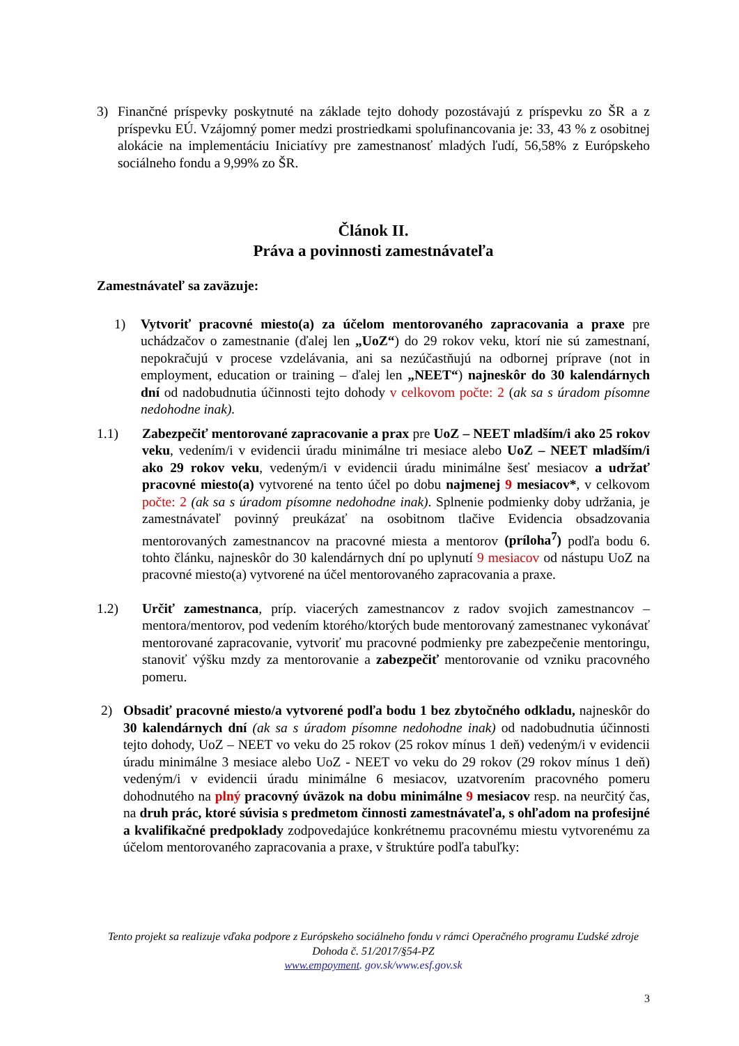3) Finančné príspevky poskytnuté na základe tejto dohody pozostávajú z príspevku zo ŠR a z príspevku EÚ. Vzájomný pomer medzi prostriedkami spolufinancovania je: 33, 43 % z osobitnej alokácie na implementáciu Iniciatívy pre zamestnanosť mladých ľudí, 56,58% z Európskeho sociálneho fondu a 9,99% zo ŠR.
Článok II.
Práva a povinnosti zamestnávateľa
Zamestnávateľ sa zaväzuje:
1) Vytvoriť pracovné miesto(a) za účelom mentorovaného zapracovania a praxe pre uchádzačov o zamestnanie (ďalej len „UoZ“) do 29 rokov veku, ktorí nie sú zamestnaní, nepokračujú v procese vzdelávania, ani sa nezúčastňujú na odbornej príprave (not in employment, education or training – ďalej len „NEET“) najneskôr do 30 kalendárnych dní od nadobudnutia účinnosti tejto dohody v celkovom počte: 2 (ak sa s úradom písomne nedohodne inak).
1.1) Zabezpečiť mentorované zapracovanie a prax pre UoZ – NEET mladším/i ako 25 rokov veku, vedením/i v evidencii úradu minimálne tri mesiace alebo UoZ – NEET mladším/i ako 29 rokov veku, vedeným/i v evidencii úradu minimálne šesť mesiacov a udržať pracovné miesto(a) vytvorené na tento účel po dobu najmenej 9 mesiacov*, v celkovom počte: 2 (ak sa s úradom písomne nedohodne inak). Splnenie podmienky doby udržania, je zamestnávateľ povinný preukázať na osobitnom tlačive Evidencia obsadzovania mentorovaných zamestnancov na pracovné miesta a mentorov (príloha<sup>7</sup>) podľa bodu 6. tohto článku, najneskôr do 30 kalendárnych dní po uplynutí 9 mesiacov od nástupu UoZ na pracovné miesto(a) vytvorené na účel mentorovaného zapracovania a praxe.
1.2) Určiť zamestnanca, príp. viacerých zamestnancov z radov svojich zamestnancov – mentora/mentorov, pod vedením ktorého/ktorých bude mentorovaný zamestnanec vykonávať mentorované zapracovanie, vytvoriť mu pracovné podmienky pre zabezpečenie mentoringu, stanoviť výšku mzdy za mentorovanie a zabezpečiť mentorovanie od vzniku pracovného pomeru.
2) Obsadiť pracovné miesto/a vytvorené podľa bodu 1 bez zbytočného odkladu, najneskôr do 30 kalendárnych dní (ak sa s úradom písomne nedohodne inak) od nadobudnutia účinnosti tejto dohody, UoZ – NEET vo veku do 25 rokov (25 rokov mínus 1 deň) vedeným/i v evidencii úradu minimálne 3 mesiace alebo UoZ - NEET vo veku do 29 rokov (29 rokov mínus 1 deň) vedeným/i v evidencii úradu minimálne 6 mesiacov, uzatvorením pracovného pomeru dohodnutého na plný pracovný úväzok na dobu minimálne 9 mesiacov resp. na neurčitý čas, na druh prác, ktoré súvisia s predmetom činnosti zamestnávateľa, s ohľadom na profesijné a kvalifikačné predpoklady zodpovedajúce konkrétnemu pracovnému miestu vytvorenému za účelom mentorovaného zapracovania a praxe, v štruktúre podľa tabuľky:
Tento projekt sa realizuje vďaka podpore z Európskeho sociálneho fondu v rámci Operačného programu Ľudské zdroje
Dohoda č. 51/2017/§54-PZ
www.empoyment. gov.sk/www.esf.gov.sk
3